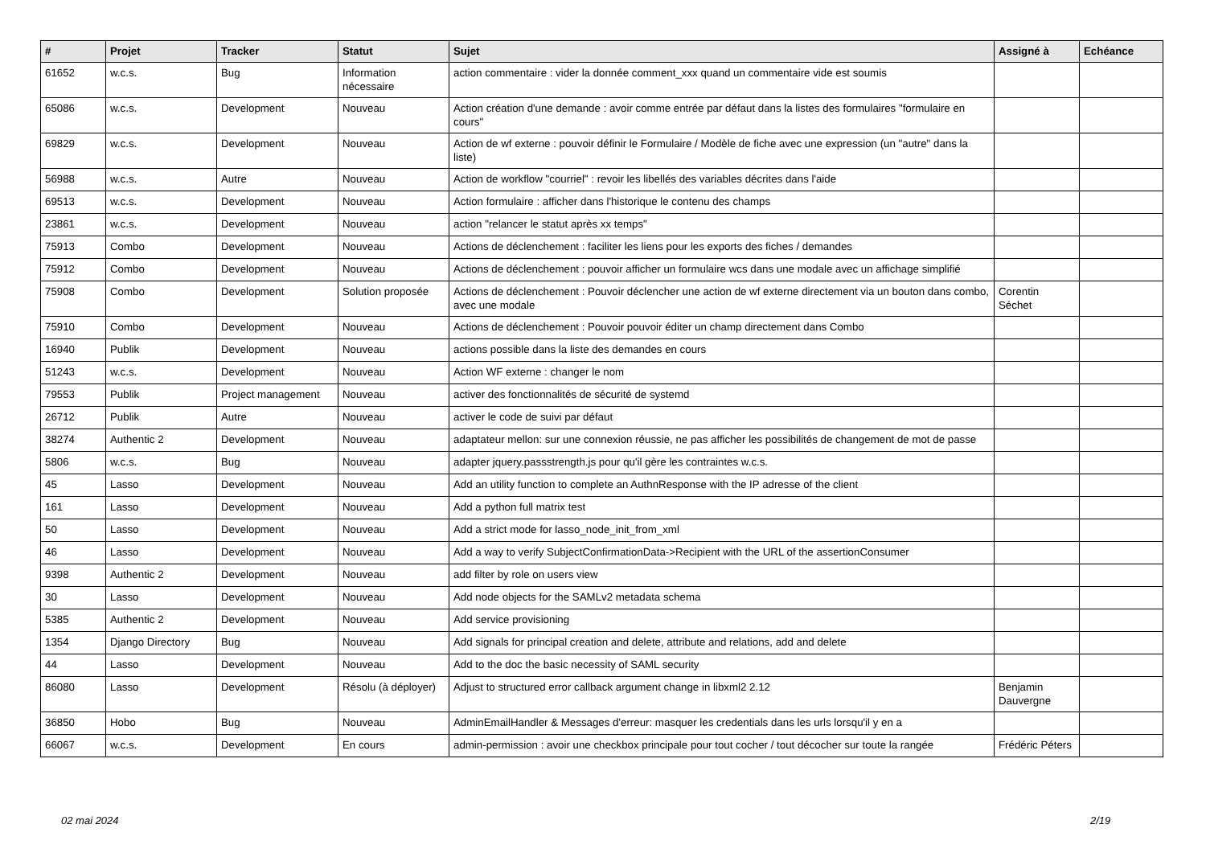| # | Projet | Tracker | Statut | Sujet | Assigné à | Echéance |
| --- | --- | --- | --- | --- | --- | --- |
| 61652 | w.c.s. | Bug | Information nécessaire | action commentaire : vider la donnée comment_xxx quand un commentaire vide est soumis | | |
| 65086 | w.c.s. | Development | Nouveau | Action création d'une demande : avoir comme entrée par défaut dans la listes des formulaires "formulaire en cours" | | |
| 69829 | w.c.s. | Development | Nouveau | Action de wf externe : pouvoir définir le Formulaire / Modèle de fiche avec une expression (un "autre" dans la liste) | | |
| 56988 | w.c.s. | Autre | Nouveau | Action de workflow "courriel" : revoir les libellés des variables décrites dans l'aide | | |
| 69513 | w.c.s. | Development | Nouveau | Action formulaire : afficher dans l'historique le contenu des champs | | |
| 23861 | w.c.s. | Development | Nouveau | action "relancer le statut après xx temps" | | |
| 75913 | Combo | Development | Nouveau | Actions de déclenchement : faciliter les liens pour les exports des fiches / demandes | | |
| 75912 | Combo | Development | Nouveau | Actions de déclenchement : pouvoir afficher un formulaire wcs dans une modale avec un affichage simplifié | | |
| 75908 | Combo | Development | Solution proposée | Actions de déclenchement : Pouvoir déclencher une action de wf externe directement via un bouton dans combo, avec une modale | Corentin Séchet | |
| 75910 | Combo | Development | Nouveau | Actions de déclenchement : Pouvoir pouvoir éditer un champ directement dans Combo | | |
| 16940 | Publik | Development | Nouveau | actions possible dans la liste des demandes en cours | | |
| 51243 | w.c.s. | Development | Nouveau | Action WF externe : changer le nom | | |
| 79553 | Publik | Project management | Nouveau | activer des fonctionnalités de sécurité de systemd | | |
| 26712 | Publik | Autre | Nouveau | activer le code de suivi par défaut | | |
| 38274 | Authentic 2 | Development | Nouveau | adaptateur mellon: sur une connexion réussie, ne pas afficher les possibilités de changement de mot de passe | | |
| 5806 | w.c.s. | Bug | Nouveau | adapter jquery.passstrength.js pour qu'il gère les contraintes w.c.s. | | |
| 45 | Lasso | Development | Nouveau | Add an utility function to complete an AuthnResponse with the IP adresse of the client | | |
| 161 | Lasso | Development | Nouveau | Add a python full matrix test | | |
| 50 | Lasso | Development | Nouveau | Add a strict mode for lasso_node_init_from_xml | | |
| 46 | Lasso | Development | Nouveau | Add a way to verify SubjectConfirmationData->Recipient with the URL of the assertionConsumer | | |
| 9398 | Authentic 2 | Development | Nouveau | add filter by role on users view | | |
| 30 | Lasso | Development | Nouveau | Add node objects for the SAMLv2 metadata schema | | |
| 5385 | Authentic 2 | Development | Nouveau | Add service provisioning | | |
| 1354 | Django Directory | Bug | Nouveau | Add signals for principal creation and delete, attribute and relations, add and delete | | |
| 44 | Lasso | Development | Nouveau | Add to the doc the basic necessity of SAML security | | |
| 86080 | Lasso | Development | Résolu (à déployer) | Adjust to structured error callback argument change in libxml2 2.12 | Benjamin Dauvergne | |
| 36850 | Hobo | Bug | Nouveau | AdminEmailHandler & Messages d'erreur: masquer les credentials dans les urls lorsqu'il y en a | | |
| 66067 | w.c.s. | Development | En cours | admin-permission : avoir une checkbox principale pour tout cocher / tout décocher sur toute la rangée | Frédéric Péters | |
02 mai 2024 2/19